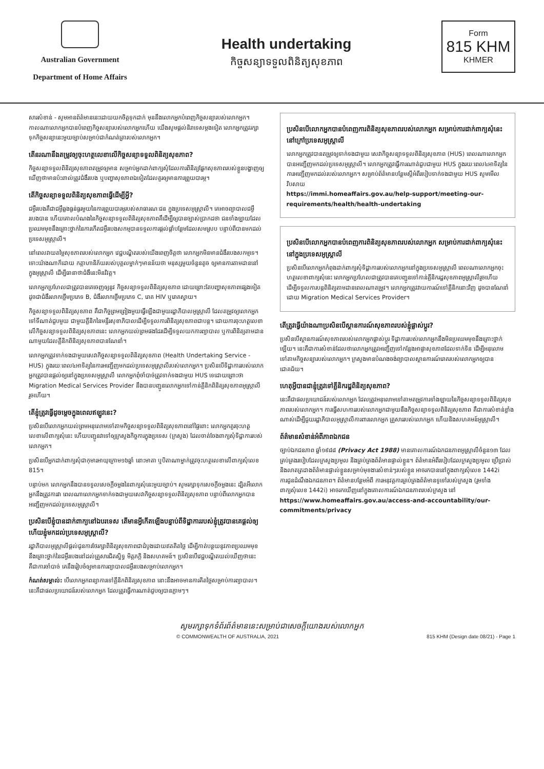Australian Government
Department of Home Affairs
Health undertaking
កិច្ចសន្យាទទួលពិនិត្យសុខភាព
Form
815 KHM
KHMER
សារសំខាន់ - សូមអានព័ត៌មាននេះដោយយកចិត្តទុកដាក់ មុននឹងលោកអ្នកបំពេញកិច្ចសន្យារបស់លោកអ្នក។ កាលណាលោកអ្នកបានបំពេញកិច្ចសន្យារបស់លោកអ្នកហើយ យើងសូមផ្ដល់និរាទេសម្តងទៀត លោកអ្នកត្រូវរក្សាទុកកិច្ចសន្យានេះមួយច្បាប់សម្រាប់ជាកំណត់ត្រារបស់លោកអ្នក។
តើនរណានឹងតម្រូវឲ្យចុះហត្ថលេខាលើកិច្ចសន្យាទទួលពិនិត្យសុខភាព?
កិច្ចសន្យាទទួលពិនិត្យសុខភាពតម្រូវឲ្យមាន សម្រាប់អ្នកដាក់ពាក្យសុំដែលការពិនិត្យផ្នែកសុខភាពរបស់ខ្លួនបង្ហាញឲ្យឃើញថាមានប៉ះពាល់ត្រូវជំងឺរបេង ឬបញ្ហាសុខភាពឯទៀតដែលគួរឲ្យមានការព្រួយបារម្ភ។
តើកិច្ចសន្យាទទួលពិនិត្យសុខភាពធ្វើដើម្បីអ្វី?
ជម្ងឺរបេងគឺជាជម្ងឺឆ្លងធ្ងន់ធ្ងរមួយនៃការព្រួយបារម្ភរបស់សាធារណៈជន ក្នុងប្រទេសអូស្ត្រាលី។ គេអាចព្យាបាលជម្ងឺរបេងបាន ហើយគោលបំណងនៃកិច្ចសន្យាទទួលពិនិត្យសុខភាពគឺដើម្បីឲ្យបានច្បាស់ប្រាកដថា ជនទាំងឡាយដែលប្រឈមមុខនឹងគ្រោះថ្នាក់នៃការកើតជម្ងឺរបេងសកម្មបានទទួលការផ្ដល់ផ្ដាំបន្ថែមដែលសមស្រប បន្ទាប់ពីបានមកដល់ប្រទេសអូស្ត្រាលី។
នៅពេលវាយតម្លៃសុខភាពរបស់លោកអ្នក វេជ្ជបណ្ឌិតរបស់យើងពេញចិត្តថា លោកអ្នកមិនមានជំងឺរបេងសកម្មទេ។ ទោះយ៉ាងណាក៏ដោយ កត្តាហានិភ័យរបស់បុគ្គលម្នាក់ៗមានន័យថា មនុស្សមួយចំនួនតូច ឲ្យមានការតាមដាននៅក្នុងអូស្ត្រាលី ដើម្បីធានាថាជំងឺនេះមិនវិវត្ត។
លោកអ្នកប្រហែលជាត្រូវបានគេចេញឲ្យនូវ កិច្ចសន្យាទទួលពិនិត្យសុខភាព ដោយព្រោះតែបញ្ហាសុខភាពផ្សេងទៀត ដូចជាជំងឺរលាកថ្លើមប្រភេទ B, ជំងឺរលាកថ្លើមប្រភេទ C, រោគ HIV ឬរោគស្វាយ។
កិច្ចសន្យាទទួលពិនិត្យសុខភាព គឺជាកិច្ចព្រមព្រៀងមួយធ្វើឡើងជាមួយរដ្ឋាភិបាលអូស្ត្រាលី ដែលតម្រូវឲ្យលោកអ្នកទៅទីណាត់ជួបមួយ ជាមួយគ្លីនិកនៃមន្ទីរសុខាភិបាលដើម្បីទទួលការពិនិត្យសុខភាពជាបន្ត។ ដោយការចុះហត្ថលេខាលើកិច្ចសន្យាទទួលពិនិត្យសុខភាពនេះ លោកអ្នកយល់ព្រមផងដែរដើម្បីទទួលយកការព្យាបាល ឬការពិនិត្យតាមដានណាមួយដែលគ្លីនិកពិនិត្យសុខភាពបានណែនាំ។
លោកអ្នកត្រូវទាក់ទងជាមួយសេវាកិច្ចសន្យាទទួលពិនិត្យសុខភាព (Health Undertaking Service - HUS) ក្នុងរយៈពេល៤អាទិត្យនៃការអញ្ជើញមកដល់ប្រទេសអូស្ត្រាលីរបស់លោកអ្នក។ ប្រសិនបើទិដ្ឋាការរបស់លោកអ្នកត្រូវបានផ្ដល់ឲ្យនៅក្នុងប្រទេសអូស្ត្រាលី លោកអ្នកពុំចាំបាច់ត្រូវទាក់ទងជាមួយ HUS ទេដោយព្រោះថា Migration Medical Services Provider នឹងបានបញ្ជូនលោកអ្នកទៅកាន់គ្លីនិកពិនិត្យសុខភាពអូស្ត្រាលីរួចហើយ។
តើខ្ញុំត្រូវធ្វើដូចម្ដេចក្នុងពេលឥឡូវនេះ?
ប្រសិនបើលោកអ្នកយល់ព្រមអនុលោមទៅតាមកិច្ចសន្យាទទួលពិនិត្យសុខភាពនៅផ្ទៃពោះ លោកអ្នកគួរចុះហត្ថលេខាលើពាក្យសុំនេះ ហើយបញ្ជូនវាទៅឲ្យក្រសួងកិច្ចការក្នុងប្រទេស (ក្រសួង) ដែលចាត់ចែងពាក្យសុំទិដ្ឋាការរបស់លោកអ្នក។
ប្រសិនបើអ្នកដាក់ពាក្យសុំជាកុមារអាយុក្រោម១៦ឆ្នាំ នោះមាតា ឬបិតាណាម្នាក់ត្រូវចុះហត្ថលេខាលើពាក្យសុំលេខ 815។
បន្ទាប់មក លោកអ្នកនឹងបានទទួលសេចក្តីចម្លងនៃពាក្យសុំនេះមួយច្បាប់។ សូមរក្សាទុកសេចក្តីចម្លងនេះ ដ្បិតអីលោកអ្នកនឹងត្រូវការវា ពេលណាលោកអ្នកទាក់ទងជាមួយសេវាកិច្ចសន្យាទទួលពិនិត្យសុខភាព បន្ទាប់ពីលោកអ្នកបានអញ្ជើញមកដល់ប្រទេសអូស្ត្រាលី។
ប្រសិនបើខ្ញុំបានដាក់ពាក្យនៅឯបរទេស តើមានអ្វីកើតឡើងបន្ទាប់ពីទិដ្ឋាការរបស់ខ្ញុំត្រូវបានគេផ្ដល់ឲ្យ ហើយខ្ញុំមកដល់ប្រទេសអូស្ត្រាលី?
រដ្ឋាភិបាលអូស្ត្រាលីផ្ដល់ជូនការថែរក្សាពិនិត្យសុខភាពជាដំបូងដោយឥតគិតថ្លៃ ដើម្បីកាត់បន្ថយនូវភាពប្រឈមមុខនឹងគ្រោះថ្នាក់នៃជម្ងឺរបេងនៅដល់គ្រួសារជិតស្និទ្ធ មិត្តភក្តិ និងសហគមន៍។ ប្រសិនបើវេជ្ជបណ្ឌិតយល់ឃើញថានេះគឺជាការចាំបាច់ គេនឹងរៀបចំឲ្យមានការព្យាបាលជម្ងឺរបេងសម្រាប់លោកអ្នក។
កំណត់សម្គាល់: បើលោកអ្នកពន្យាការទៅគ្លីនិកពិនិត្យសុខភាព នោះនឹងអាចមានការគិតថ្លៃសម្រាប់ការព្យាបាល។ នេះគឺជាផលប្រយោជន៍របស់លោកអ្នក ដែលត្រូវធ្វើការណាត់ជួបឲ្យបានភ្លាមៗ។
ប្រសិនបើលោកអ្នកបានបំពេញការពិនិត្យសុខភាពរបស់លោកអ្នក សម្រាប់ការដាក់ពាក្យសុំនេះនៅក្រៅប្រទេសអូស្ត្រាលី
លោកអ្នកត្រូវបានតម្រូវឲ្យទាក់ទងជាមួយ សេវាកិច្ចសន្យាទទួលពិនិត្យសុខភាព (HUS) ពេលណាលោកអ្នកបានអញ្ជើញមកដល់ប្រទេសអូស្ត្រាលី។ លោកអ្នកត្រូវធ្វើការណាត់ជួបជាមួយ HUS ក្នុងរយៈពេល៤អាទិត្យនៃការអញ្ជើញមកដល់របស់លោកអ្នក។ សម្រាប់ព័ត៌មានបន្ថែមស្ដីអំពីរបៀបទាក់ទងជាមួយ HUS សូមមើលវិបសាយ
https://immi.homeaffairs.gov.au/help-support/meeting-our-requirements/health/health-undertaking
ប្រសិនបើលោកអ្នកបានបំពេញការពិនិត្យសុខភាពរបស់លោកអ្នក សម្រាប់ការដាក់ពាក្យសុំនេះនៅក្នុងប្រទេសអូស្ត្រាលី
ប្រសិនបើលោកអ្នកកំពុងដាក់ពាក្យសុំទិដ្ឋាការរបស់លោកអ្នកនៅក្នុងប្រទេសអូស្ត្រាលី ពេលណាលោកអ្នកចុះហត្ថលេខាពាក្យសុំនេះ លោកអ្នកប្រហែលជាត្រូវបានគេបញ្ជូនទៅកាន់គ្លីនិករដ្ឋសុខភាពអូស្ត្រាលីរួចហើយ ដើម្បីទទួលការបន្តពិនិត្យតាមដានពេលណាតម្រូវ។ លោកអ្នកត្រូវវាយការណ៍ទៅគ្លីនិកនោះវិញ ដូចបានណែនាំដោយ Migration Medical Services Provider។
តើត្រូវធ្វើយ៉ាងណាប្រសិនបើស្ថានការណ៍សុខភាពរបស់ខ្ញុំផ្លាស់ប្តូរ?
ប្រសិនបើស្ថានការណ៍សុខភាពរបស់លោកអ្នកផ្លាស់ប្តូរ ទិដ្ឋាការរបស់លោកអ្នកនឹងមិនប្រឈមមុខនឹងគ្រោះថ្នាក់ឡើយ។ នេះគឺជាការសំខាន់ដែលថាលោកអ្នកត្រូវអញ្ជើញទៅកន្លែងអាផ្ទាសុខភាពដែលទាក់ទិន ដើម្បីអនុលោមទៅតាមកិច្ចសន្យារបស់លោកអ្នក។ ក្រសួងមានបំណងចង់ព្យាបាលស្ថានការណ៍រោគរបស់លោកអ្នកឲ្យបានជោគជ័យ។
ហេតុអ្វីបានជាខ្ញុំត្រូវទៅគ្លីនិករដ្ឋពិនិត្យសុខភាព?
នេះគឺជាផលប្រយោជន៍របស់លោកអ្នក ដែលត្រូវអនុលោមទៅតាមតម្រូវការទាំងឡាយនៃកិច្ចសន្យាទទួលពិនិត្យសុខភាពរបស់លោកអ្នក។ ការធ្វើសហការរបស់លោកអ្នកជាមួយនឹងកិច្ចសន្យាទទួលពិនិត្យសុខភាព គឺជាការសំខាន់ខ្លាំងណាស់ដើម្បីជួយរដ្ឋាភិបាលអូស្ត្រាលីការពារលោកអ្នក គ្រួសាររបស់លោកអ្នក ហើយនិងសហគមន៍អូស្ត្រាលី។
ព័ត៌មានសំខាន់អំពីភាពឯកជន
ច្បាប់ឯកជនភាព ឆ្នាំ១៩៨៨ (Privacy Act 1988) មានគោលការណ៍ឯកជនភាពអូស្ត្រាលីចំនួន១៣ ដែលគ្រប់គ្រងរបៀបដែលក្រសួងប្រមូល និងគ្រប់គ្រងព័ត៌មានផ្ទាល់ខ្លួន។ ព័ត៌មានអំពីរបៀបដែលក្រសួងប្រមូល ប្រើប្រាស់ និងលាតត្រដាងព័ត៌មានផ្ទាល់ខ្លួនសម្រាប់មុខងារសំខាន់ៗរបស់ខ្លួន អាចរកបាននៅក្នុងពាក្យសុំលេខ 1442i ការជូនដំណឹងឯកជនភាព។ ព័ត៌មានបន្ថែមអំពី ការអនុវត្តការគ្រប់គ្រងព័ត៌មានទូទៅរបស់ក្រសួង (រួមទាំងពាក្យសុំលេខ 1442i) អាចរកឃើញនៅក្នុងគោលការណ៍ឯកជនភាពរបស់ក្រសួង នៅ
https://www.homeaffairs.gov.au/access-and-accountability/our-commitments/privacy
សូមរក្សាទុកទំព័រព័ត៌មាននេះសម្រាប់ជាសេចក្តីយោងរបស់លោកអ្នក
© COMMONWEALTH OF AUSTRALIA, 2021 815 KHM (Design date 08/21) - Page 1